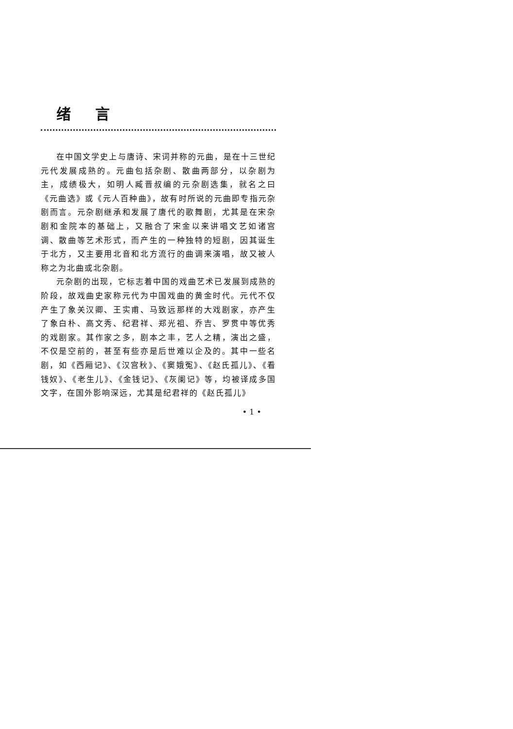绪言
在中国文学史上与唐诗、宋词并称的元曲，是在十三世纪元代发展成熟的。元曲包括杂剧、散曲两部分，以杂剧为主，成绩极大，如明人臧晋叔编的元杂剧选集，就名之曰《元曲选》或《元人百种曲》，故有时所说的元曲即专指元杂剧而言。元杂剧继承和发展了唐代的歌舞剧，尤其是在宋杂剧和金院本的基础上，又融合了宋金以来讲唱文艺如诸宫调、散曲等艺术形式，而产生的一种独特的短剧，因其诞生于北方，又主要用北音和北方流行的曲调来演唱，故又被人称之为北曲或北杂剧。
元杂剧的出现，它标志着中国的戏曲艺术已发展到成熟的阶段，故戏曲史家称元代为中国戏曲的黄金时代。元代不仅产生了象关汉卿、王实甫、马致远那样的大戏剧家，亦产生了象白朴、高文秀、纪君祥、郑光祖、乔吉、罗贯中等优秀的戏剧家。其作家之多，剧本之丰，艺人之精，演出之盛，不仅是空前的，甚至有些亦是后世难以企及的。其中一些名剧，如《西厢记》、《汉宫秋》、《窦娥冤》、《赵氏孤儿》、《看钱奴》、《老生儿》、《金钱记》、《灰阑记》等，均被译成多国文字，在国外影响深远，尤其是纪君祥的《赵氏孤儿》
• 1 •